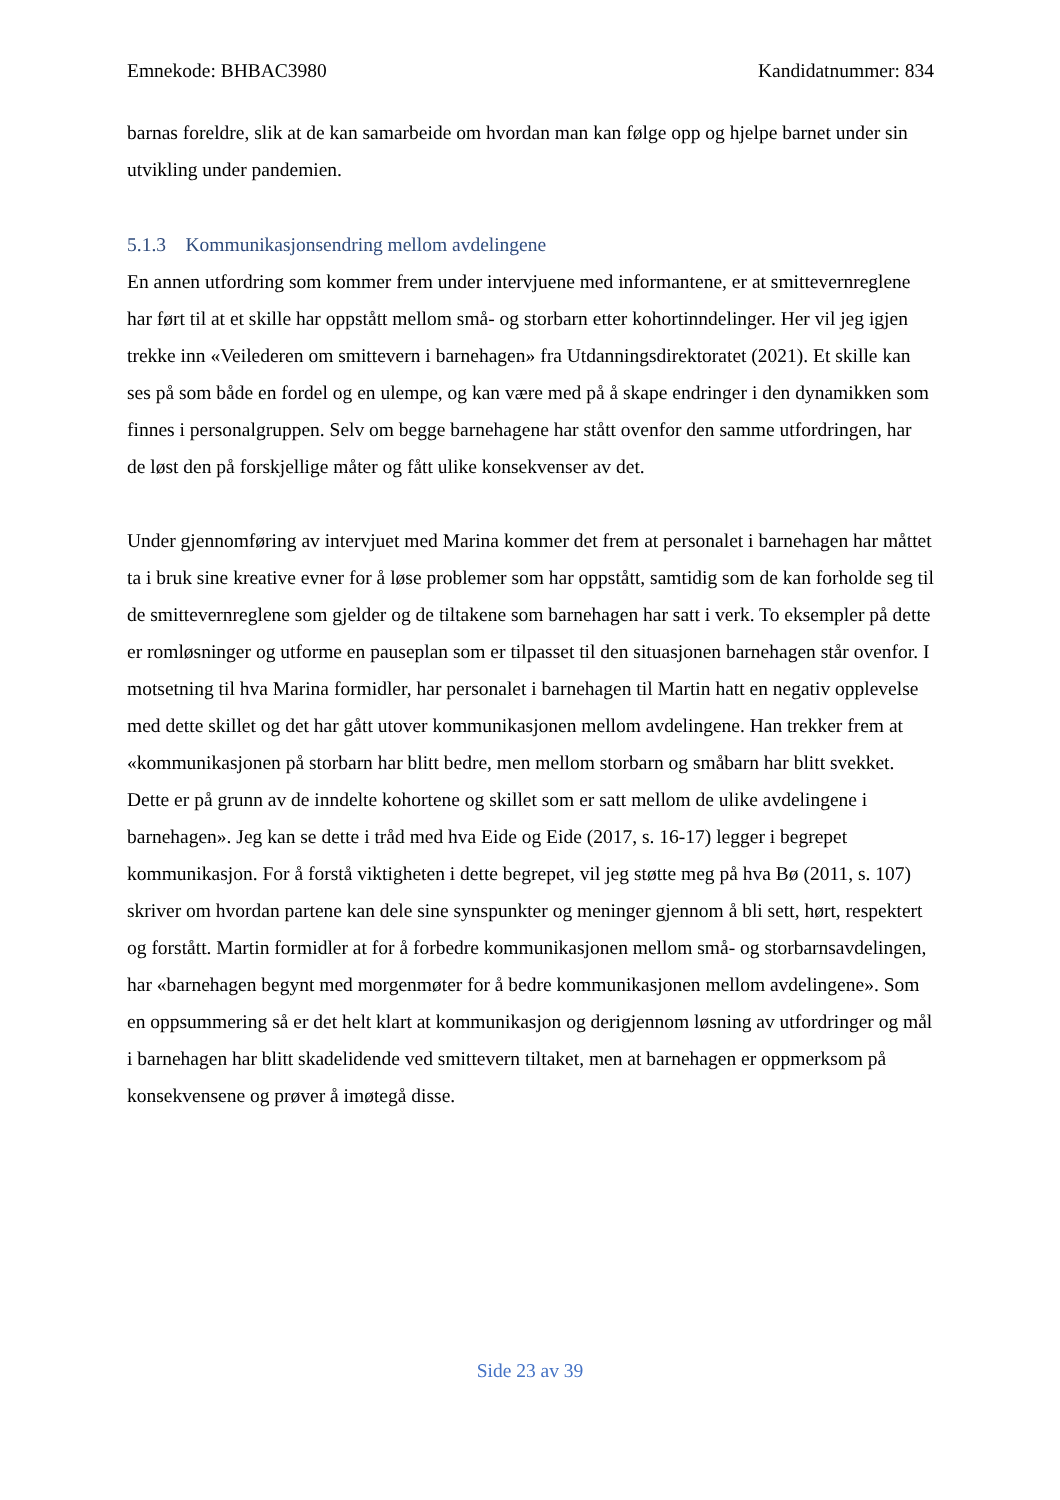Emnekode: BHBAC3980 Kandidatnummer: 834
barnas foreldre, slik at de kan samarbeide om hvordan man kan følge opp og hjelpe barnet under sin utvikling under pandemien.
5.1.3 Kommunikasjonsendring mellom avdelingene
En annen utfordring som kommer frem under intervjuene med informantene, er at smittevernreglene har ført til at et skille har oppstått mellom små- og storbarn etter kohortinndelinger. Her vil jeg igjen trekke inn «Veilederen om smittevern i barnehagen» fra Utdanningsdirektoratet (2021). Et skille kan ses på som både en fordel og en ulempe, og kan være med på å skape endringer i den dynamikken som finnes i personalgruppen. Selv om begge barnehagene har stått ovenfor den samme utfordringen, har de løst den på forskjellige måter og fått ulike konsekvenser av det.
Under gjennomføring av intervjuet med Marina kommer det frem at personalet i barnehagen har måttet ta i bruk sine kreative evner for å løse problemer som har oppstått, samtidig som de kan forholde seg til de smittevernreglene som gjelder og de tiltakene som barnehagen har satt i verk. To eksempler på dette er romløsninger og utforme en pauseplan som er tilpasset til den situasjonen barnehagen står ovenfor. I motsetning til hva Marina formidler, har personalet i barnehagen til Martin hatt en negativ opplevelse med dette skillet og det har gått utover kommunikasjonen mellom avdelingene. Han trekker frem at «kommunikasjonen på storbarn har blitt bedre, men mellom storbarn og småbarn har blitt svekket. Dette er på grunn av de inndelte kohortene og skillet som er satt mellom de ulike avdelingene i barnehagen». Jeg kan se dette i tråd med hva Eide og Eide (2017, s. 16-17) legger i begrepet kommunikasjon. For å forstå viktigheten i dette begrepet, vil jeg støtte meg på hva Bø (2011, s. 107) skriver om hvordan partene kan dele sine synspunkter og meninger gjennom å bli sett, hørt, respektert og forstått. Martin formidler at for å forbedre kommunikasjonen mellom små- og storbarnsavdelingen, har «barnehagen begynt med morgenmøter for å bedre kommunikasjonen mellom avdelingene». Som en oppsummering så er det helt klart at kommunikasjon og derigjennom løsning av utfordringer og mål i barnehagen har blitt skadelidende ved smittevern tiltaket, men at barnehagen er oppmerksom på konsekvensene og prøver å imøtegå disse.
Side 23 av 39